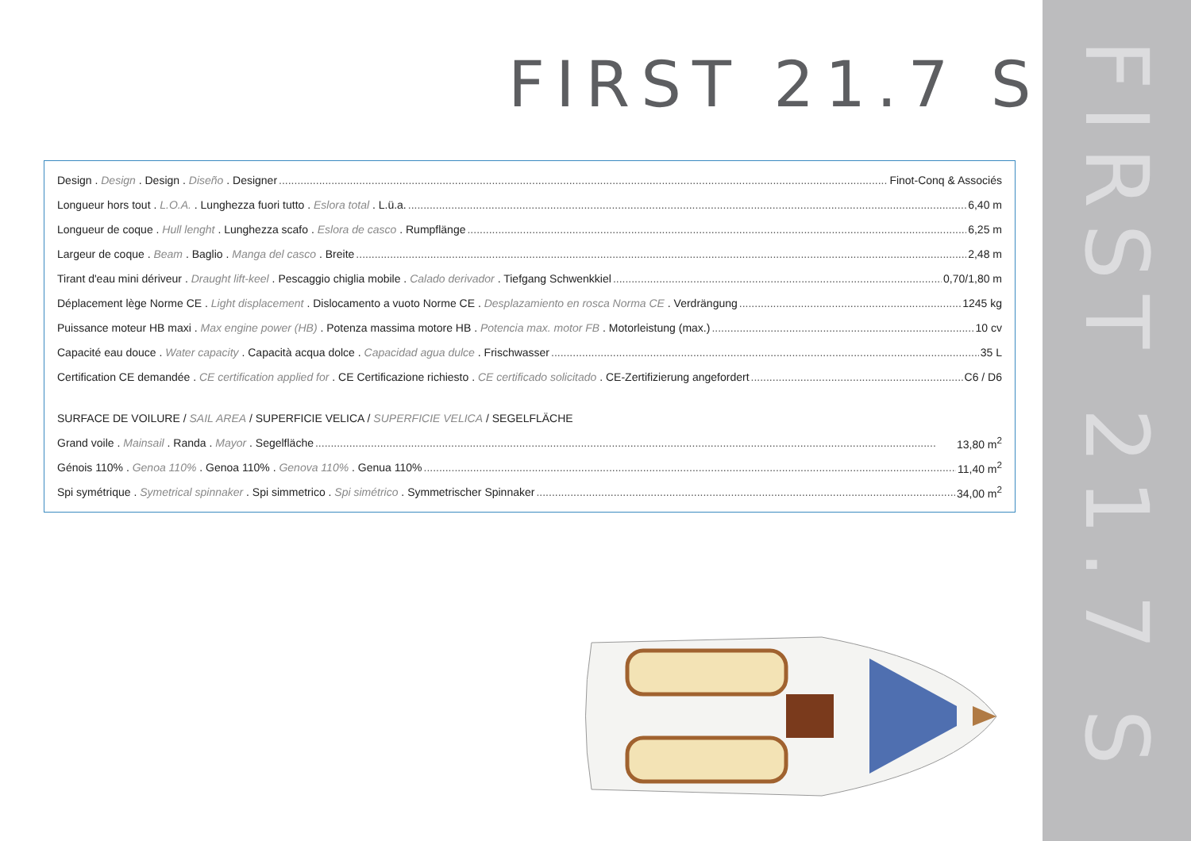FIRST 21.7 S
FIRST 21.7 S
Design . Design . Design . Diseño . Designer Finot-Conq & Associés
Longueur hors tout . L.O.A. . Lunghezza fuori tutto . Eslora total . L.ü.a. 6,40 m
Longueur de coque . Hull lenght . Lunghezza scafo . Eslora de casco . Rumpflänge 6,25 m
Largeur de coque . Beam . Baglio . Manga del casco . Breite 2,48 m
Tirant d'eau mini dériveur . Draught lift-keel . Pescaggio chiglia mobile . Calado derivador . Tiefgang Schwenkkiel 0,70/1,80 m
Déplacement lège Norme CE . Light displacement . Dislocamento a vuoto Norme CE . Desplazamiento en rosca Norma CE . Verdrängung 1245 kg
Puissance moteur HB maxi . Max engine power (HB) . Potenza massima motore HB . Potencia max. motor FB . Motorleistung (max.) 10 cv
Capacité eau douce . Water capacity . Capacità acqua dolce . Capacidad agua dulce . Frischwasser 35 L
Certification CE demandée . CE certification applied for . CE Certificazione richiesto . CE certificado solicitado . CE-Zertifizierung angefordert C6 / D6
SURFACE DE VOILURE / SAIL AREA / SUPERFICIE VELICA / SUPERFICIE VELICA / SEGELFLÄCHE
Grand voile . Mainsail . Randa . Mayor . Segelfläche 13,80 m<sup>2</sup>
Génois 110% . Genoa 110% . Genoa 110% . Genova 110% . Genua 110% 11,40 m<sup>2</sup>
Spi symétrique . Symetrical spinnaker . Spi simmetrico . Spi simétrico . Symmetrischer Spinnaker 34,00 m<sup>2</sup>